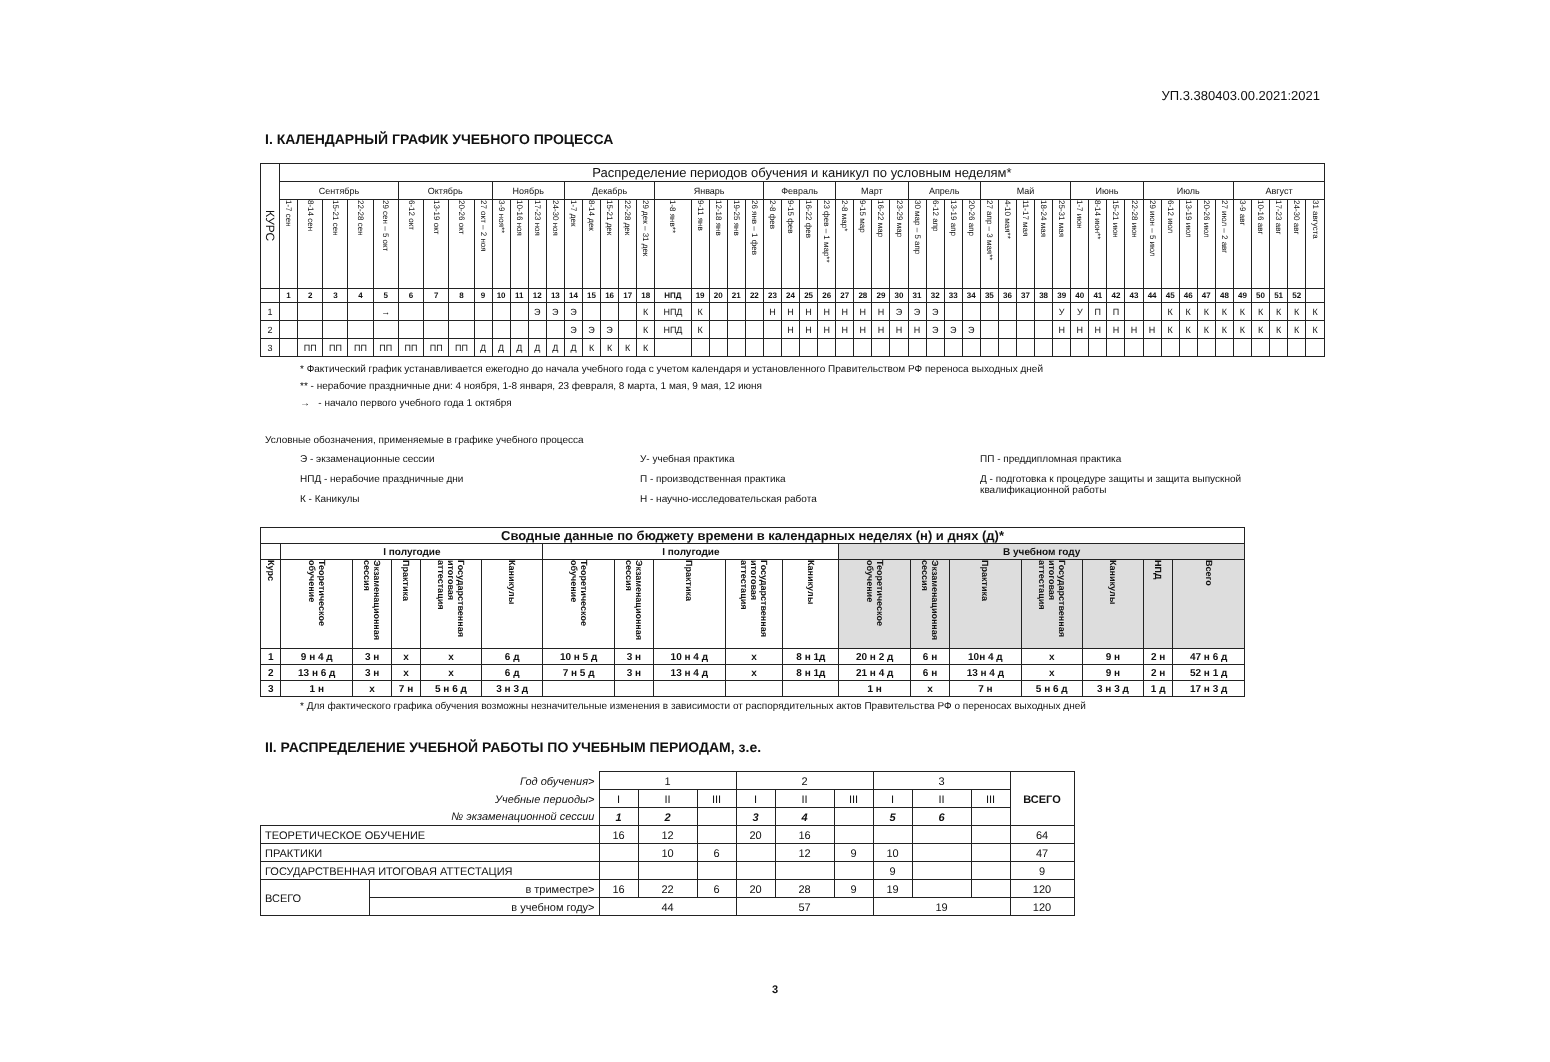УП.3.380403.00.2021:2021
I. КАЛЕНДАРНЫЙ ГРАФИК УЧЕБНОГО ПРОЦЕССА
| КУРС | Распределение периодов обучения и каникул по условным неделям* | | | | | | | | | | | | | | | | | | | | | | | | | | | | | | | | | | | | | | | | | | | | | | | | | | | | | |
| | Сентябрь | | | | | Октябрь | | | | Ноябрь | | | | Декабрь | | | | | Январь | | | | | Февраль | | | | Март | | | | Апрель | | | | Май | | | | | Июнь | | | | Июль | | | | | Август | | | | |
| | 1-7 сен | 8-14 сен | 15-21 сен | 22-28 сен | 29 сен – 5 окт | 6-12 окт | 13-19 окт | 20-26 окт | 27 окт – 2 ноя | 3-9 ноя** | 10-16 ноя | 17-23 ноя | 24-30 ноя | 1-7 дек | 8-14 дек | 15-21 дек | 22-28 дек | 29 дек – 31 дек | 1-8 янв** | 9-11 янв | 12-18 янв | 19-25 янв | 26 янв – 1 фев | 2-8 фев | 9-15 фев | 16-22 фев | 23 фев – 1 мар** | 2-8 мар* | 9-15 мар | 16-22 мар | 23-29 мар | 30 мар – 5 апр | 6-12 апр | 13-19 апр | 20-26 апр | 27 апр – 3 мая** | 4-10 мая** | 11-17 мая | 18-24 мая | 25-31 мая | 1-7 июн | 8-14 июн** | 15-21 июн | 22-28 июн | 29 июн – 5 июл | 6-12 июл | 13-19 июл | 20-26 июл | 27 июл – 2 авг | 3-9 авг | 10-16 авг | 17-23 авг | 24-30 авг | 31 августа |
| | 1 | 2 | 3 | 4 | 5 | 6 | 7 | 8 | 9 | 10 | 11 | 12 | 13 | 14 | 15 | 16 | 17 | 18 | НПД | 19 | 20 | 21 | 22 | 23 | 24 | 25 | 26 | 27 | 28 | 29 | 30 | 31 | 32 | 33 | 34 | 35 | 36 | 37 | 38 | 39 | 40 | 41 | 42 | 43 | 44 | 45 | 46 | 47 | 48 | 49 | 50 | 51 | 52 | |
| 1 | | | | | → | | | | | | | Э | Э | Э | | | | К | НПД | К | | | | Н | Н | Н | Н | Н | Н | Н | Э | Э | Э | | | | | | | У | У | П | П | | | К | К | К | К | К | К | К | К | К |
| 2 | | | | | | | | | | | | | | Э | Э | Э | | К | НПД | К | | | | | Н | Н | Н | Н | Н | Н | Н | Н | Э | Э | Э | | | | | Н | Н | Н | Н | Н | Н | К | К | К | К | К | К | К | К | К |
| 3 | | ПП | ПП | ПП | ПП | ПП | ПП | ПП | Д | Д | Д | Д | Д | Д | К | К | К | К | | | | | | | | | | | | | | | | | | | | | | | | | | | | | | | | | | | | |
* Фактический график устанавливается ежегодно до начала учебного года с учетом календаря и установленного Правительством РФ переноса выходных дней
** - нерабочие праздничные дни: 4 ноября, 1-8 января, 23 февраля, 8 марта, 1 мая, 9 мая, 12 июня
→ - начало первого учебного года 1 октября
Условные обозначения, применяемые в графике учебного процесса
Э - экзаменационные сессии
НПД - нерабочие праздничные дни
К - Каникулы
У- учебная практика
П - производственная практика
Н - научно-исследовательская работа
ПП - преддипломная практика
Д - подготовка к процедуре защиты и защита выпускной квалификационной работы
| Сводные данные по бюджету времени в календарных неделях (н) и днях (д)* | | | | | | | | | | | | | | | | | |
| | I полугодие | | | | | I полугодие | | | | | В учебном году | | | | | | |
| Курс | Теоретическое обучение | Экзаменационная сессия | Практика | Государственная итоговая аттестация | Каникулы | Теоретическое обучение | Экзаменационная сессия | Практика | Государственная итоговая аттестация | Каникулы | Теоретическое обучение | Экзаменационная сессия | Практика | Государственная итоговая аттестация | Каникулы | НПД | Всего |
| 1 | 9 н 4 д | 3 н | х | х | 6 д | 10 н 5 д | 3 н | 10 н 4 д | х | 8 н 1д | 20 н 2 д | 6 н | 10н 4 д | х | 9 н | 2 н | 47 н 6 д |
| 2 | 13 н 6 д | 3 н | х | х | 6 д | 7 н 5 д | 3 н | 13 н 4 д | х | 8 н 1д | 21 н 4 д | 6 н | 13 н 4 д | х | 9 н | 2 н | 52 н 1 д |
| 3 | 1 н | х | 7 н | 5 н 6 д | 3 н 3 д | | | | | | 1 н | х | 7 н | 5 н 6 д | 3 н 3 д | 1 д | 17 н 3 д |
* Для фактического графика обучения возможны незначительные изменения в зависимости от распорядительных актов Правительства РФ о переносах выходных дней
II. РАСПРЕДЕЛЕНИЕ УЧЕБНОЙ РАБОТЫ ПО УЧЕБНЫМ ПЕРИОДАМ, з.е.
| Год обучения> | | 1 | | | 2 | | | 3 | | | ВСЕГО |
| Учебные периоды> | | I | II | III | I | II | III | I | II | III | |
| № экзаменационной сессии | | 1 | 2 | | 3 | 4 | | 5 | 6 | | |
| ТЕОРЕТИЧЕСКОЕ ОБУЧЕНИЕ | | 16 | 12 | | 20 | 16 | | | | | 64 |
| ПРАКТИКИ | | | 10 | 6 | | 12 | 9 | 10 | | | 47 |
| ГОСУДАРСТВЕННАЯ ИТОГОВАЯ АТТЕСТАЦИЯ | | | | | | | | 9 | | | 9 |
| ВСЕГО | в триместре> | 16 | 22 | 6 | 20 | 28 | 9 | 19 | | | 120 |
| | в учебном году> | 44 | | | 57 | | | 19 | | | 120 |
3